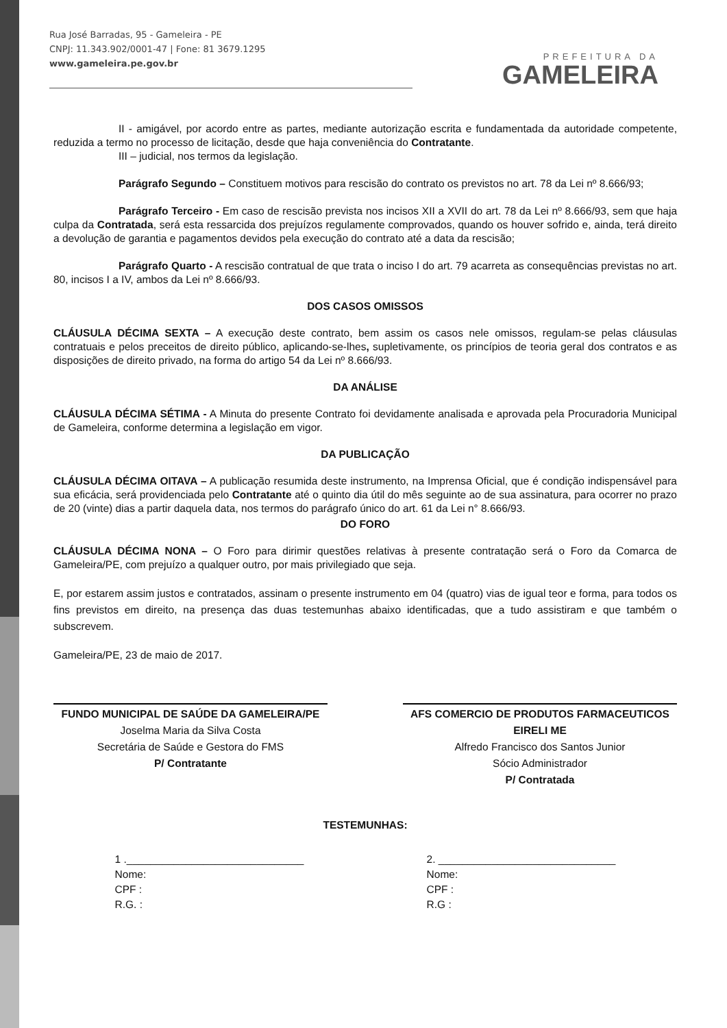Rua José Barradas, 95 - Gameleira - PE
CNPJ: 11.343.902/0001-47 | Fone: 81 3679.1295
www.gameleira.pe.gov.br
PREFEITURA DA
GAMELEIRA
II - amigável, por acordo entre as partes, mediante autorização escrita e fundamentada da autoridade competente, reduzida a termo no processo de licitação, desde que haja conveniência do Contratante.
III – judicial, nos termos da legislação.
Parágrafo Segundo – Constituem motivos para rescisão do contrato os previstos no art. 78 da Lei nº 8.666/93;
Parágrafo Terceiro - Em caso de rescisão prevista nos incisos XII a XVII do art. 78 da Lei nº 8.666/93, sem que haja culpa da Contratada, será esta ressarcida dos prejuízos regulamente comprovados, quando os houver sofrido e, ainda, terá direito a devolução de garantia e pagamentos devidos pela execução do contrato até a data da rescisão;
Parágrafo Quarto - A rescisão contratual de que trata o inciso I do art. 79 acarreta as consequências previstas no art. 80, incisos I a IV, ambos da Lei nº 8.666/93.
DOS CASOS OMISSOS
CLÁUSULA DÉCIMA SEXTA – A execução deste contrato, bem assim os casos nele omissos, regulam-se pelas cláusulas contratuais e pelos preceitos de direito público, aplicando-se-lhes, supletivamente, os princípios de teoria geral dos contratos e as disposições de direito privado, na forma do artigo 54 da Lei nº 8.666/93.
DA ANÁLISE
CLÁUSULA DÉCIMA SÉTIMA - A Minuta do presente Contrato foi devidamente analisada e aprovada pela Procuradoria Municipal de Gameleira, conforme determina a legislação em vigor.
DA PUBLICAÇÃO
CLÁUSULA DÉCIMA OITAVA – A publicação resumida deste instrumento, na Imprensa Oficial, que é condição indispensável para sua eficácia, será providenciada pelo Contratante até o quinto dia útil do mês seguinte ao de sua assinatura, para ocorrer no prazo de 20 (vinte) dias a partir daquela data, nos termos do parágrafo único do art. 61 da Lei n° 8.666/93.
DO FORO
CLÁUSULA DÉCIMA NONA – O Foro para dirimir questões relativas à presente contratação será o Foro da Comarca de Gameleira/PE, com prejuízo a qualquer outro, por mais privilegiado que seja.
E, por estarem assim justos e contratados, assinam o presente instrumento em 04 (quatro) vias de igual teor e forma, para todos os fins previstos em direito, na presença das duas testemunhas abaixo identificadas, que a tudo assistiram e que também o subscrevem.
Gameleira/PE, 23 de maio de 2017.
FUNDO MUNICIPAL DE SAÚDE DA GAMELEIRA/PE
Joselma Maria da Silva Costa
Secretária de Saúde e Gestora do FMS
P/ Contratante
AFS COMERCIO DE PRODUTOS FARMACEUTICOS EIRELI ME
Alfredo Francisco dos Santos Junior
Sócio Administrador
P/ Contratada
TESTEMUNHAS:
1 .______________________________
Nome:
CPF :
R.G. :
2. ______________________________
Nome:
CPF :
R.G :